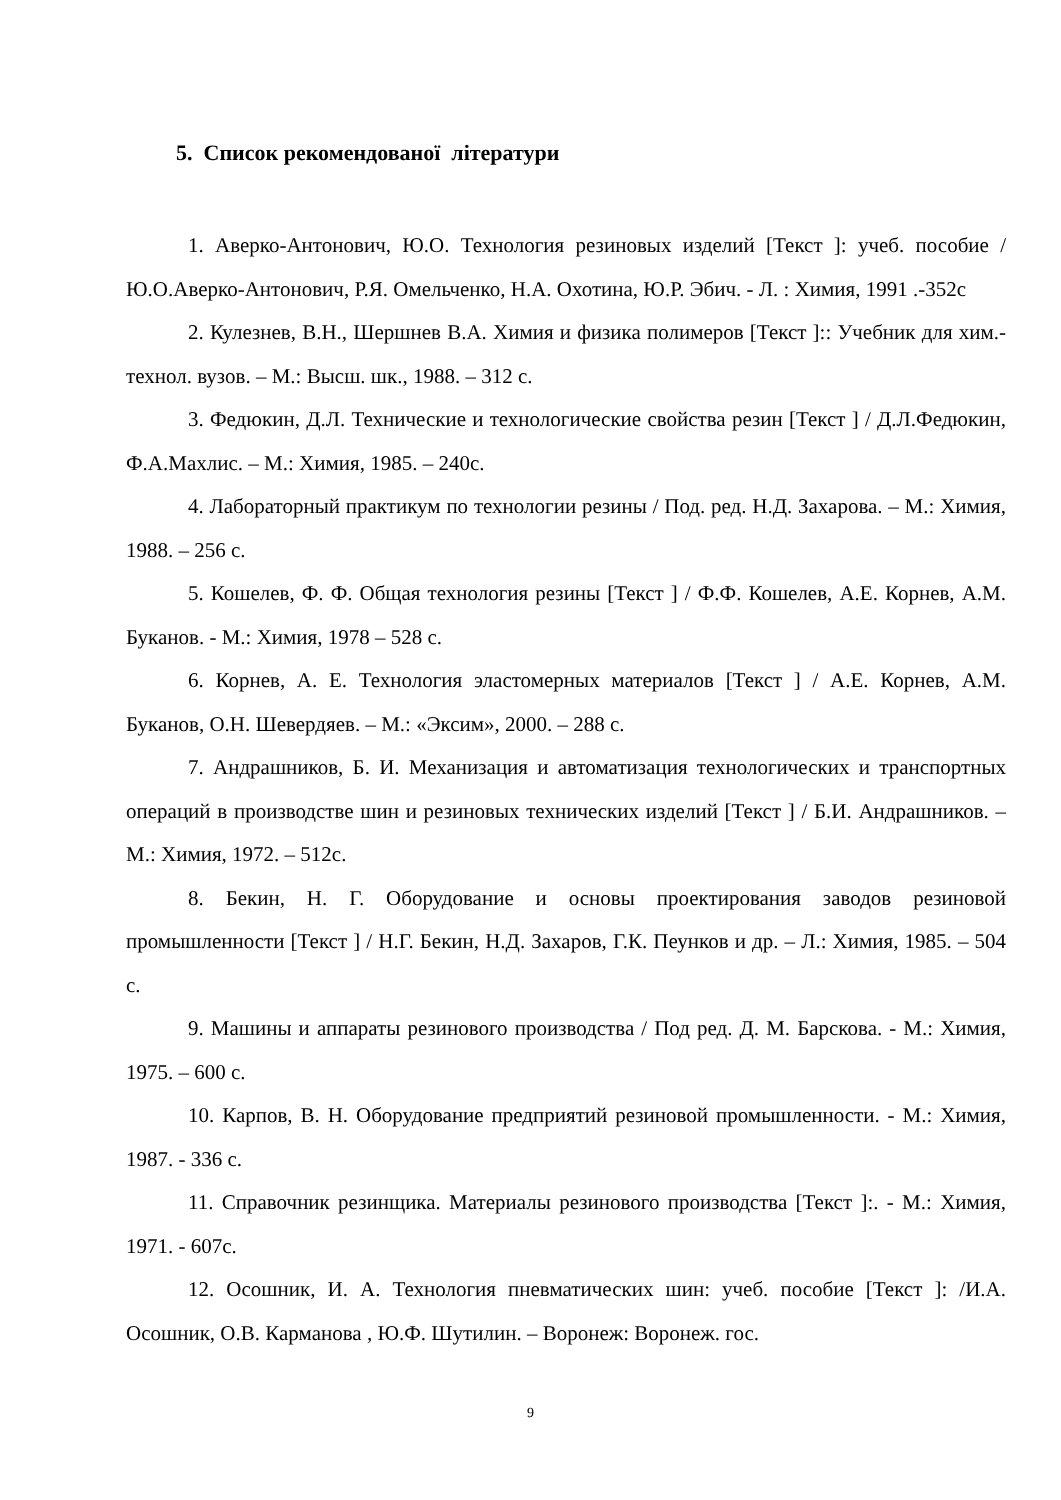5. Список рекомендованої літератури
1. Аверко-Антонович, Ю.О. Технология резиновых изделий [Текст ]: учеб. пособие / Ю.О.Аверко-Антонович, Р.Я. Омельченко, Н.А. Охотина, Ю.Р. Эбич. - Л. : Химия, 1991 .-352с
2. Кулезнев, В.Н., Шершнев В.А. Химия и физика полимеров [Текст ]:: Учебник для хим.-технол. вузов. – М.: Высш. шк., 1988. – 312 с.
3. Федюкин, Д.Л. Технические и технологические свойства резин [Текст ] / Д.Л.Федюкин, Ф.А.Махлис. – М.: Химия, 1985. – 240с.
4. Лабораторный практикум по технологии резины / Под. ред. Н.Д. Захарова. – М.: Химия, 1988. – 256 с.
5. Кошелев, Ф. Ф. Общая технология резины [Текст ] / Ф.Ф. Кошелев, А.Е. Корнев, А.М. Буканов. - М.: Химия, 1978 – 528 с.
6. Корнев, А. Е. Технология эластомерных материалов [Текст ] / А.Е. Корнев, А.М. Буканов, О.Н. Шевердяев. – М.: «Эксим», 2000. – 288 с.
7. Андрашников, Б. И. Механизация и автоматизация технологических и транспортных операций в производстве шин и резиновых технических изделий [Текст ] / Б.И. Андрашников. – М.: Химия, 1972. – 512с.
8. Бекин, Н. Г. Оборудование и основы проектирования заводов резиновой промышленности [Текст ] / Н.Г. Бекин, Н.Д. Захаров, Г.К. Пеунков и др. – Л.: Химия, 1985. – 504 с.
9. Машины и аппараты резинового производства / Под ред. Д. М. Барскова. - М.: Химия, 1975. – 600 с.
10. Карпов, В. Н. Оборудование предприятий резиновой промышленности. - М.: Химия, 1987. - 336 с.
11. Справочник резинщика. Материалы резинового производства [Текст ]:. - М.: Химия, 1971. - 607с.
12. Осошник, И. А. Технология пневматических шин: учеб. пособие [Текст ]: /И.А. Осошник, О.В. Карманова , Ю.Ф. Шутилин. – Воронеж: Воронеж. гос.
9